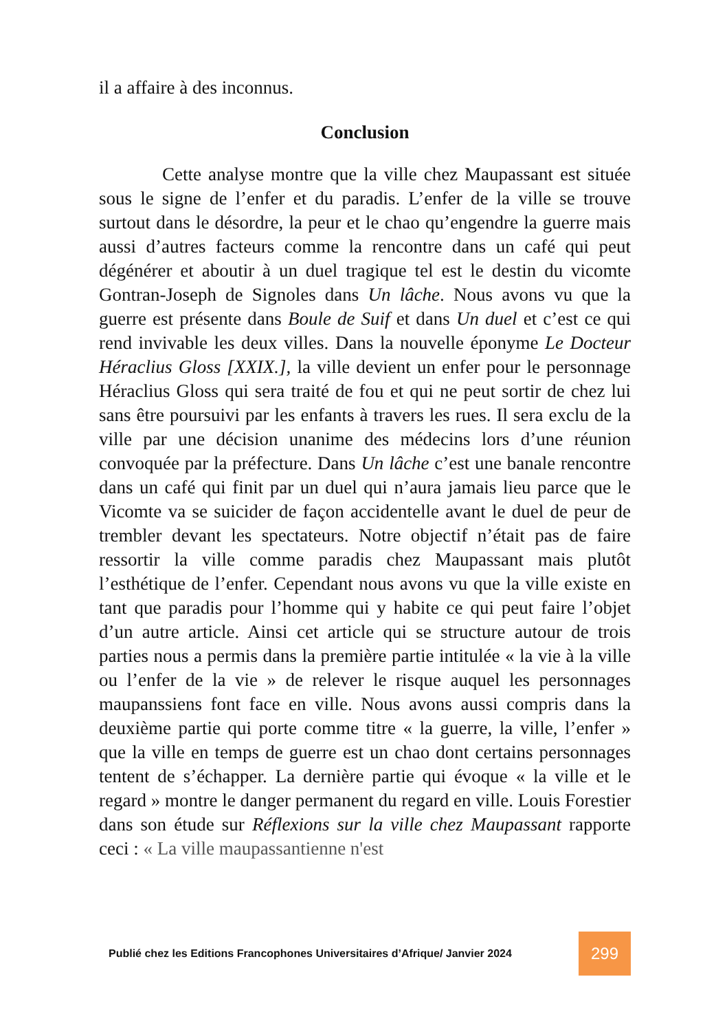il a affaire à des inconnus.
Conclusion
Cette analyse montre que la ville chez Maupassant est située sous le signe de l’enfer et du paradis. L’enfer de la ville se trouve surtout dans le désordre, la peur et le chao qu’engendre la guerre mais aussi d’autres facteurs comme la rencontre dans un café qui peut dégénérer et aboutir à un duel tragique tel est le destin du vicomte Gontran-Joseph de Signoles dans Un lâche. Nous avons vu que la guerre est présente dans Boule de Suif et dans Un duel et c’est ce qui rend invivable les deux villes. Dans la nouvelle éponyme Le Docteur Héraclius Gloss [XXIX.], la ville devient un enfer pour le personnage Héraclius Gloss qui sera traité de fou et qui ne peut sortir de chez lui sans être poursuivi par les enfants à travers les rues. Il sera exclu de la ville par une décision unanime des médecins lors d’une réunion convoquée par la préfecture. Dans Un lâche c’est une banale rencontre dans un café qui finit par un duel qui n’aura jamais lieu parce que le Vicomte va se suicider de façon accidentelle avant le duel de peur de trembler devant les spectateurs. Notre objectif n’était pas de faire ressortir la ville comme paradis chez Maupassant mais plutôt l’esthétique de l’enfer. Cependant nous avons vu que la ville existe en tant que paradis pour l’homme qui y habite ce qui peut faire l’objet d’un autre article. Ainsi cet article qui se structure autour de trois parties nous a permis dans la première partie intitulée « la vie à la ville ou l’enfer de la vie » de relever le risque auquel les personnages maupanssiens font face en ville. Nous avons aussi compris dans la deuxième partie qui porte comme titre « la guerre, la ville, l’enfer » que la ville en temps de guerre est un chao dont certains personnages tentent de s’échapper. La dernière partie qui évoque « la ville et le regard » montre le danger permanent du regard en ville. Louis Forestier dans son étude sur Réflexions sur la ville chez Maupassant rapporte ceci : « La ville maupassantienne n'est
Publié chez les Editions Francophones Universitaires d’Afrique/ Janvier 2024 299